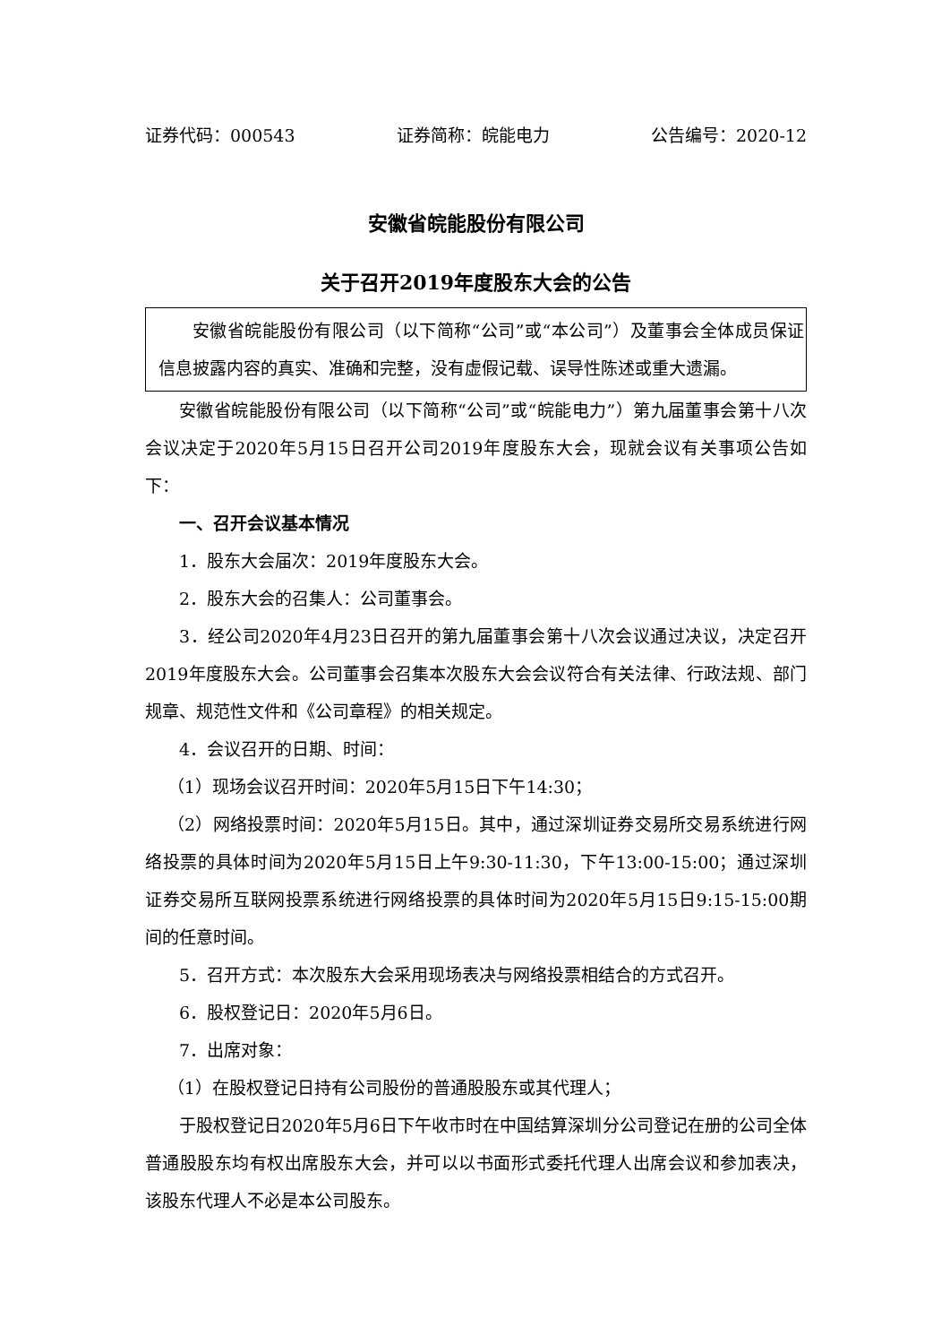证券代码：000543 证券简称：皖能电力 公告编号：2020-12
安徽省皖能股份有限公司
关于召开2019年度股东大会的公告
安徽省皖能股份有限公司（以下简称“公司”或“本公司”）及董事会全体成员保证信息披露内容的真实、准确和完整，没有虚假记载、误导性陈述或重大遗漏。
安徽省皖能股份有限公司（以下简称“公司”或“皖能电力”）第九届董事会第十八次会议决定于2020年5月15日召开公司2019年度股东大会，现就会议有关事项公告如下：
一、召开会议基本情况
1．股东大会届次：2019年度股东大会。
2．股东大会的召集人：公司董事会。
3．经公司2020年4月23日召开的第九届董事会第十八次会议通过决议，决定召开2019年度股东大会。公司董事会召集本次股东大会会议符合有关法律、行政法规、部门规章、规范性文件和《公司章程》的相关规定。
4．会议召开的日期、时间：
（1）现场会议召开时间：2020年5月15日下午14:30；
（2）网络投票时间：2020年5月15日。其中，通过深圳证券交易所交易系统进行网络投票的具体时间为2020年5月15日上午9:30-11:30，下午13:00-15:00；通过深圳证券交易所互联网投票系统进行网络投票的具体时间为2020年5月15日9:15-15:00期间的任意时间。
5．召开方式：本次股东大会采用现场表决与网络投票相结合的方式召开。
6．股权登记日：2020年5月6日。
7．出席对象：
（1）在股权登记日持有公司股份的普通股股东或其代理人；
于股权登记日2020年5月6日下午收市时在中国结算深圳分公司登记在册的公司全体普通股股东均有权出席股东大会，并可以以书面形式委托代理人出席会议和参加表决，该股东代理人不必是本公司股东。